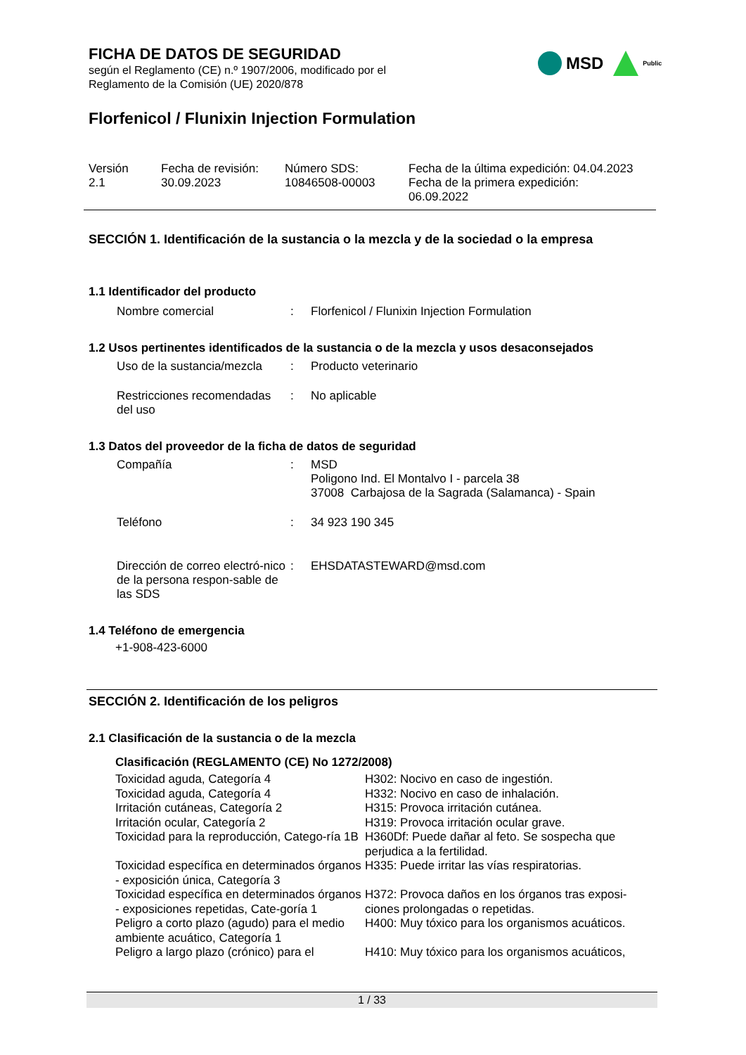FICHA DE DATOS DE SEGURIDAD
según el Reglamento (CE) n.º 1907/2006, modificado por el
Reglamento de la Comisión (UE) 2020/878
MSD
Public
Florfenicol / Flunixin Injection Formulation
| Versión 2.1 | Fecha de revisión: 30.09.2023 | Número SDS: 10846508-00003 | Fecha de la última expedición: 04.04.2023 Fecha de la primera expedición: 06.09.2022 |
SECCIÓN 1. Identificación de la sustancia o la mezcla y de la sociedad o la empresa
1.1 Identificador del producto
| Nombre comercial | : | Florfenicol / Flunixin Injection Formulation |
1.2 Usos pertinentes identificados de la sustancia o de la mezcla y usos desaconsejados
| Uso de la sustancia/mezcla | : | Producto veterinario |
| Restricciones recomendadas del uso | : | No aplicable |
1.3 Datos del proveedor de la ficha de datos de seguridad
| Compañía | : | MSD Poligono Ind. El Montalvo I - parcela 38 37008 Carbajosa de la Sagrada (Salamanca) - Spain |
| Teléfono | : | 34 923 190 345 |
| Dirección de correo electró-nico de la persona respon-sable de las SDS | : | EHSDATASTEWARD@msd.com |
1.4 Teléfono de emergencia
+1-908-423-6000
SECCIÓN 2. Identificación de los peligros
2.1 Clasificación de la sustancia o de la mezcla
Clasificación (REGLAMENTO (CE) No 1272/2008)
| Toxicidad aguda, Categoría 4 | H302: Nocivo en caso de ingestión. |
| Toxicidad aguda, Categoría 4 | H332: Nocivo en caso de inhalación. |
| Irritación cutáneas, Categoría 2 | H315: Provoca irritación cutánea. |
| Irritación ocular, Categoría 2 | H319: Provoca irritación ocular grave. |
| Toxicidad para la reproducción, Catego-ría 1B | H360Df: Puede dañar al feto. Se sospecha que perjudica a la fertilidad. |
| Toxicidad específica en determinados órganos - exposición única, Categoría 3 | H335: Puede irritar las vías respiratorias. |
| Toxicidad específica en determinados órganos - exposiciones repetidas, Cate-goría 1 | H372: Provoca daños en los órganos tras exposi-ciones prolongadas o repetidas. |
| Peligro a corto plazo (agudo) para el medio ambiente acuático, Categoría 1 | H400: Muy tóxico para los organismos acuáticos. |
| Peligro a largo plazo (crónico) para el | H410: Muy tóxico para los organismos acuáticos, |
1 / 33